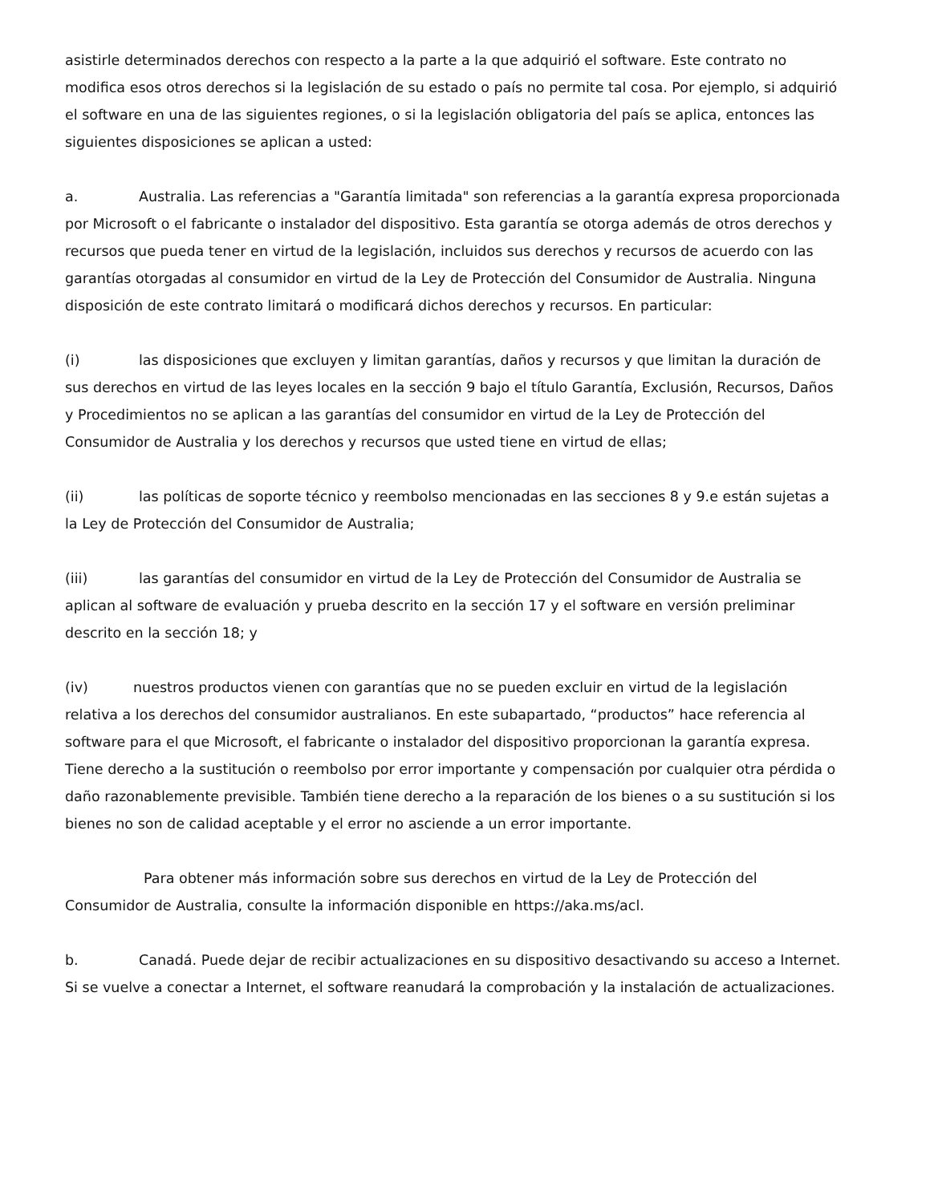asistirle determinados derechos con respecto a la parte a la que adquirió el software. Este contrato no modifica esos otros derechos si la legislación de su estado o país no permite tal cosa. Por ejemplo, si adquirió el software en una de las siguientes regiones, o si la legislación obligatoria del país se aplica, entonces las siguientes disposiciones se aplican a usted:
a. Australia. Las referencias a "Garantía limitada" son referencias a la garantía expresa proporcionada por Microsoft o el fabricante o instalador del dispositivo. Esta garantía se otorga además de otros derechos y recursos que pueda tener en virtud de la legislación, incluidos sus derechos y recursos de acuerdo con las garantías otorgadas al consumidor en virtud de la Ley de Protección del Consumidor de Australia. Ninguna disposición de este contrato limitará o modificará dichos derechos y recursos. En particular:
(i) las disposiciones que excluyen y limitan garantías, daños y recursos y que limitan la duración de sus derechos en virtud de las leyes locales en la sección 9 bajo el título Garantía, Exclusión, Recursos, Daños y Procedimientos no se aplican a las garantías del consumidor en virtud de la Ley de Protección del Consumidor de Australia y los derechos y recursos que usted tiene en virtud de ellas;
(ii) las políticas de soporte técnico y reembolso mencionadas en las secciones 8 y 9.e están sujetas a la Ley de Protección del Consumidor de Australia;
(iii) las garantías del consumidor en virtud de la Ley de Protección del Consumidor de Australia se aplican al software de evaluación y prueba descrito en la sección 17 y el software en versión preliminar descrito en la sección 18; y
(iv) nuestros productos vienen con garantías que no se pueden excluir en virtud de la legislación relativa a los derechos del consumidor australianos. En este subapartado, “productos” hace referencia al software para el que Microsoft, el fabricante o instalador del dispositivo proporcionan la garantía expresa. Tiene derecho a la sustitución o reembolso por error importante y compensación por cualquier otra pérdida o daño razonablemente previsible. También tiene derecho a la reparación de los bienes o a su sustitución si los bienes no son de calidad aceptable y el error no asciende a un error importante.
Para obtener más información sobre sus derechos en virtud de la Ley de Protección del Consumidor de Australia, consulte la información disponible en https://aka.ms/acl.
b. Canadá. Puede dejar de recibir actualizaciones en su dispositivo desactivando su acceso a Internet. Si se vuelve a conectar a Internet, el software reanudará la comprobación y la instalación de actualizaciones.